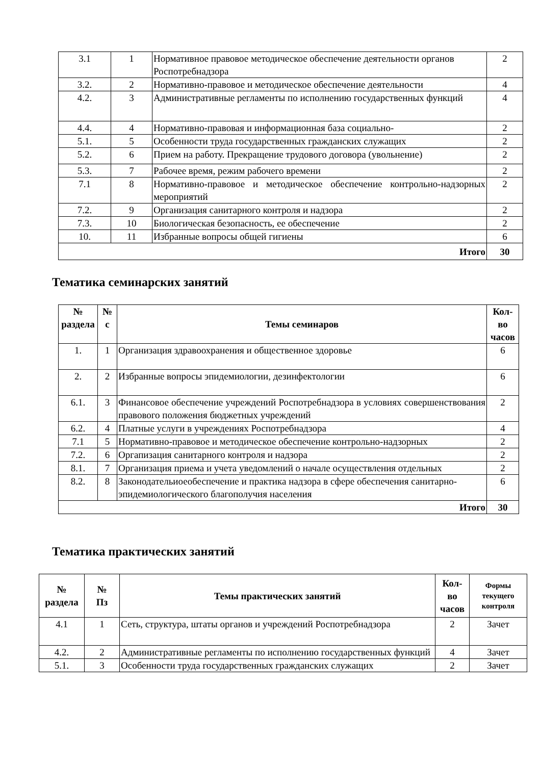| 3.1 | 1 | Нормативное правовое методическое обеспечение деятельности органов Роспотребнадзора | 2 |
| 3.2. | 2 | Нормативно-правовое и методическое обеспечение деятельности | 4 |
| 4.2. | 3 | Административные регламенты по исполнению государственных функций | 4 |
| 4.4. | 4 | Нормативно-правовая и информационная база социально- | 2 |
| 5.1. | 5 | Особенности труда государственных гражданских служащих | 2 |
| 5.2. | 6 | Прием на работу. Прекращение трудового договора (увольнение) | 2 |
| 5.3. | 7 | Рабочее время, режим рабочего времени | 2 |
| 7.1 | 8 | Нормативно-правовое и методическое обеспечение контрольно-надзорных мероприятий | 2 |
| 7.2. | 9 | Организация санитарного контроля и надзора | 2 |
| 7.3. | 10 | Биологическая безопасность, ее обеспечение | 2 |
| 10. | 11 | Избранные вопросы общей гигиены | 6 |
| Итого | | | 30 |
Тематика семинарских занятий
| № раздела | № с | Темы семинаров | Кол- во часов |
| --- | --- | --- | --- |
| 1. | 1 | Организация здравоохранения и общественное здоровье | 6 |
| 2. | 2 | Избранные вопросы эпидемиологии, дезинфектологии | 6 |
| 6.1. | 3 | Финансовое обеспечение учреждений Роспотребнадзора в условиях совершенствования правового положения бюджетных учреждений | 2 |
| 6.2. | 4 | Платные услуги в учреждениях Роспотребнадзора | 4 |
| 7.1 | 5 | Нормативно-правовое и методическое обеспечение контрольно-надзорных | 2 |
| 7.2. | 6 | Оргапизация санитарного контроля и надзора | 2 |
| 8.1. | 7 | Организация приема и учета уведомлений о начале осуществления отдельных | 2 |
| 8.2. | 8 | Законодательиоеобеспечение и практика надзора в сфере обеспечения санитарно-эпидемиологического благополучия населения | 6 |
| Итого | | | 30 |
Тематика практических занятий
| № раздела | № Пз | Темы практических занятий | Кол- во часов | Формы текущего контроля |
| --- | --- | --- | --- | --- |
| 4.1 | 1 | Сеть, структура, штаты органов и учреждений Роспотребнадзора | 2 | Зачет |
| 4.2. | 2 | Административные регламенты по исполнению государственных функций | 4 | Зачет |
| 5.1. | 3 | Особенности труда государственных гражданских служащих | 2 | Зачет |